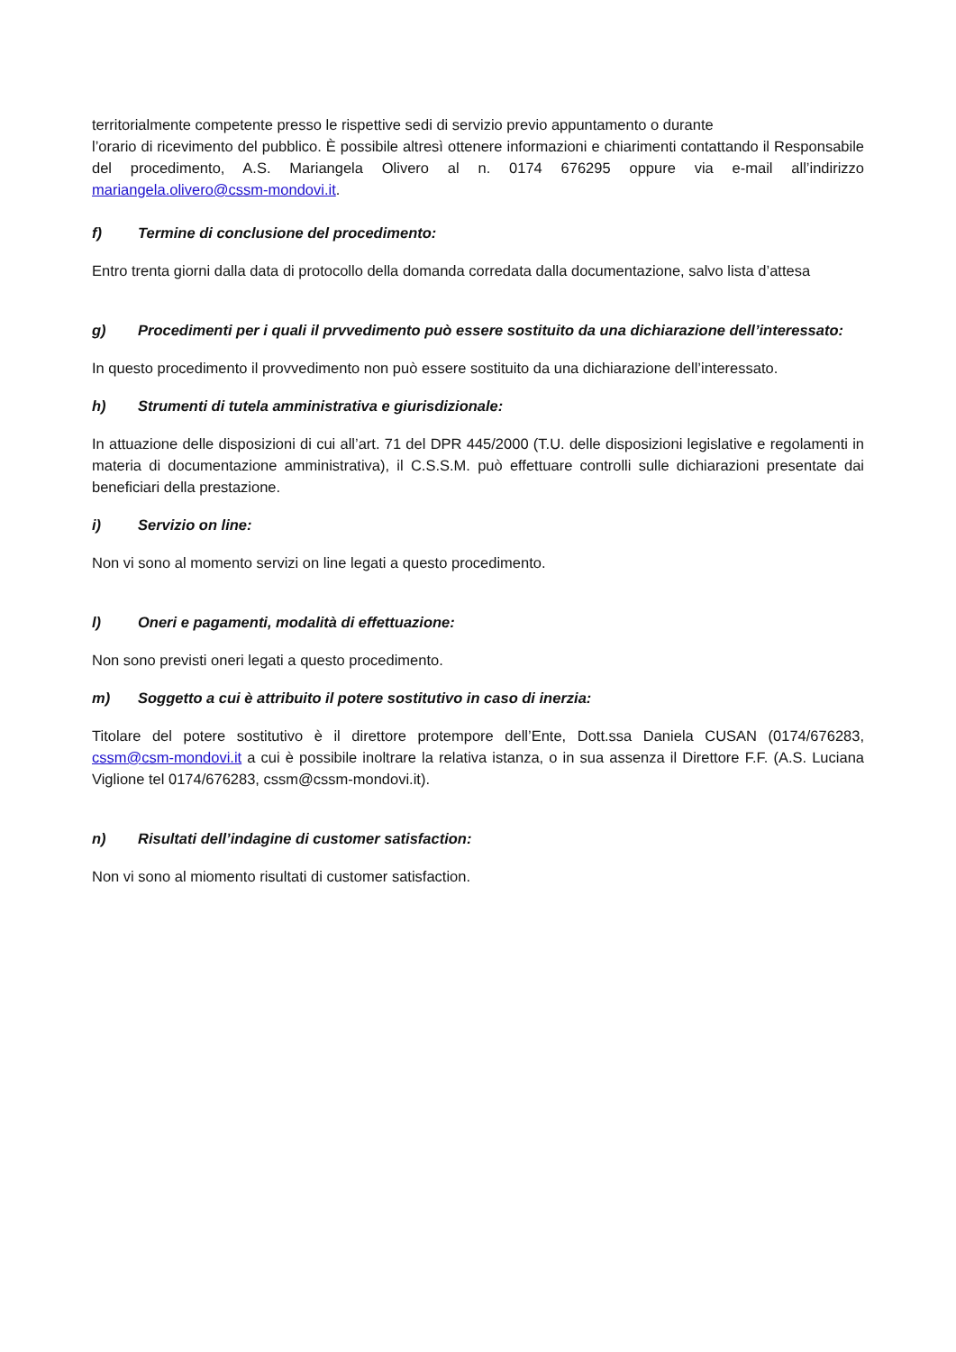territorialmente competente presso le rispettive sedi di servizio previo appuntamento o durante
l’orario di ricevimento del pubblico. È possibile altresì ottenere informazioni e chiarimenti contattando il Responsabile del procedimento, A.S. Mariangela Olivero al n. 0174 676295 oppure via e-mail all’indirizzo mariangela.olivero@cssm-mondovi.it.
f) Termine di conclusione del procedimento:
Entro trenta giorni dalla data di protocollo della domanda corredata dalla documentazione, salvo lista d’attesa
g) Procedimenti per i quali il prvvedimento può essere sostituito da una dichiarazione dell’interessato:
In questo procedimento il provvedimento non può essere sostituito da una dichiarazione dell’interessato.
h) Strumenti di tutela amministrativa e giurisdizionale:
In attuazione delle disposizioni di cui all’art. 71 del DPR 445/2000 (T.U. delle disposizioni legislative e regolamenti in materia di documentazione amministrativa), il C.S.S.M. può effettuare controlli sulle dichiarazioni presentate dai beneficiari della prestazione.
i) Servizio on line:
Non vi sono al momento servizi on line legati a questo procedimento.
l) Oneri e pagamenti, modalità di effettuazione:
Non sono previsti oneri legati a questo procedimento.
m) Soggetto a cui è attribuito il potere sostitutivo in caso di inerzia:
Titolare del potere sostitutivo è il direttore protempore dell’Ente, Dott.ssa Daniela CUSAN (0174/676283, cssm@csm-mondovi.it a cui è possibile inoltrare la relativa istanza, o in sua assenza il Direttore F.F. (A.S. Luciana Viglione tel 0174/676283, cssm@cssm-mondovi.it).
n) Risultati dell’indagine di customer satisfaction:
Non vi sono al miomento risultati di customer satisfaction.